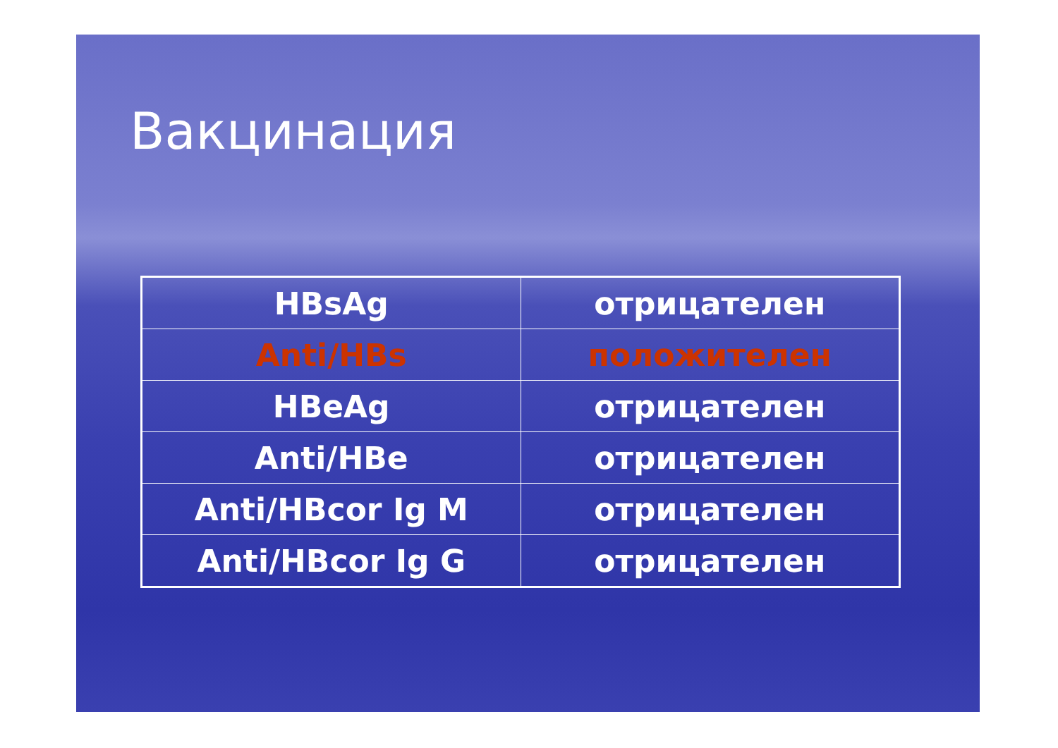Вакцинация
| HBsAg | отрицателен |
| Anti/HBs | положителен |
| HBeAg | отрицателен |
| Anti/HBe | отрицателен |
| Anti/HBcor Ig M | отрицателен |
| Anti/HBcor Ig G | отрицателен |